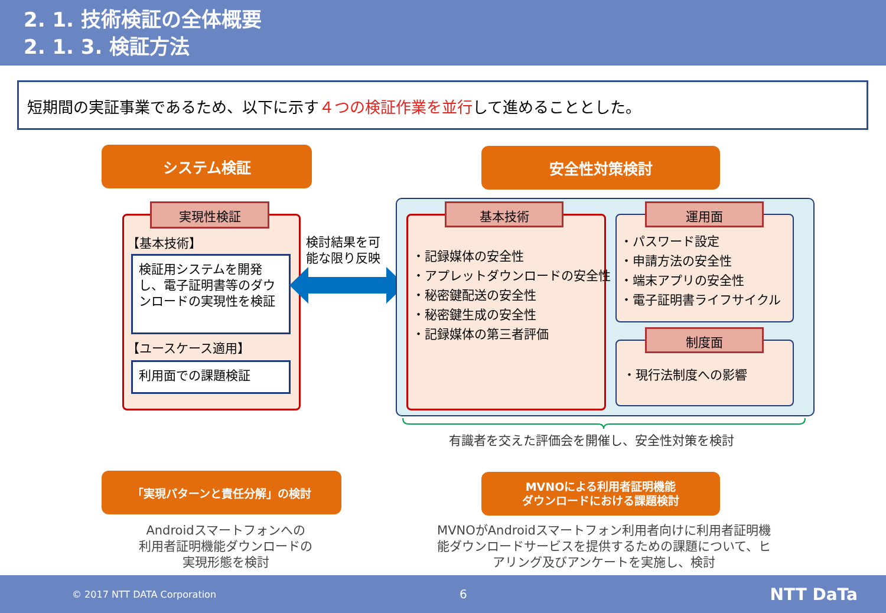2. 1. 技術検証の全体概要
2. 1. 3. 検証方法
短期間の実証事業であるため、以下に示す４つの検証作業を並行して進めることとした。
システム検証 安全性対策検討
実現性検証
【基本技術】
検証用システムを開発し、電子証明書等のダウンロードの実現性を検証
【ユースケース適用】
利用面での課題検証
検討結果を可
能な限り反映
基本技術
・記録媒体の安全性
・アプレットダウンロードの安全性
・秘密鍵配送の安全性
・秘密鍵生成の安全性
・記録媒体の第三者評価
運用面
・パスワード設定
・申請方法の安全性
・端末アプリの安全性
・電子証明書ライフサイクル
制度面
・現行法制度への影響
有識者を交えた評価会を開催し、安全性対策を検討
「実現パターンと責任分解」の検討
MVNOによる利用者証明機能
ダウンロードにおける課題検討
Androidスマートフォンへの
利用者証明機能ダウンロードの
実現形態を検討
MVNOがAndroidスマートフォン利用者向けに利用者証明機能ダウンロードサービスを提供するための課題について、ヒアリング及びアンケートを実施し、検討
© 2017 NTT DATA Corporation 6 NTT DaTa